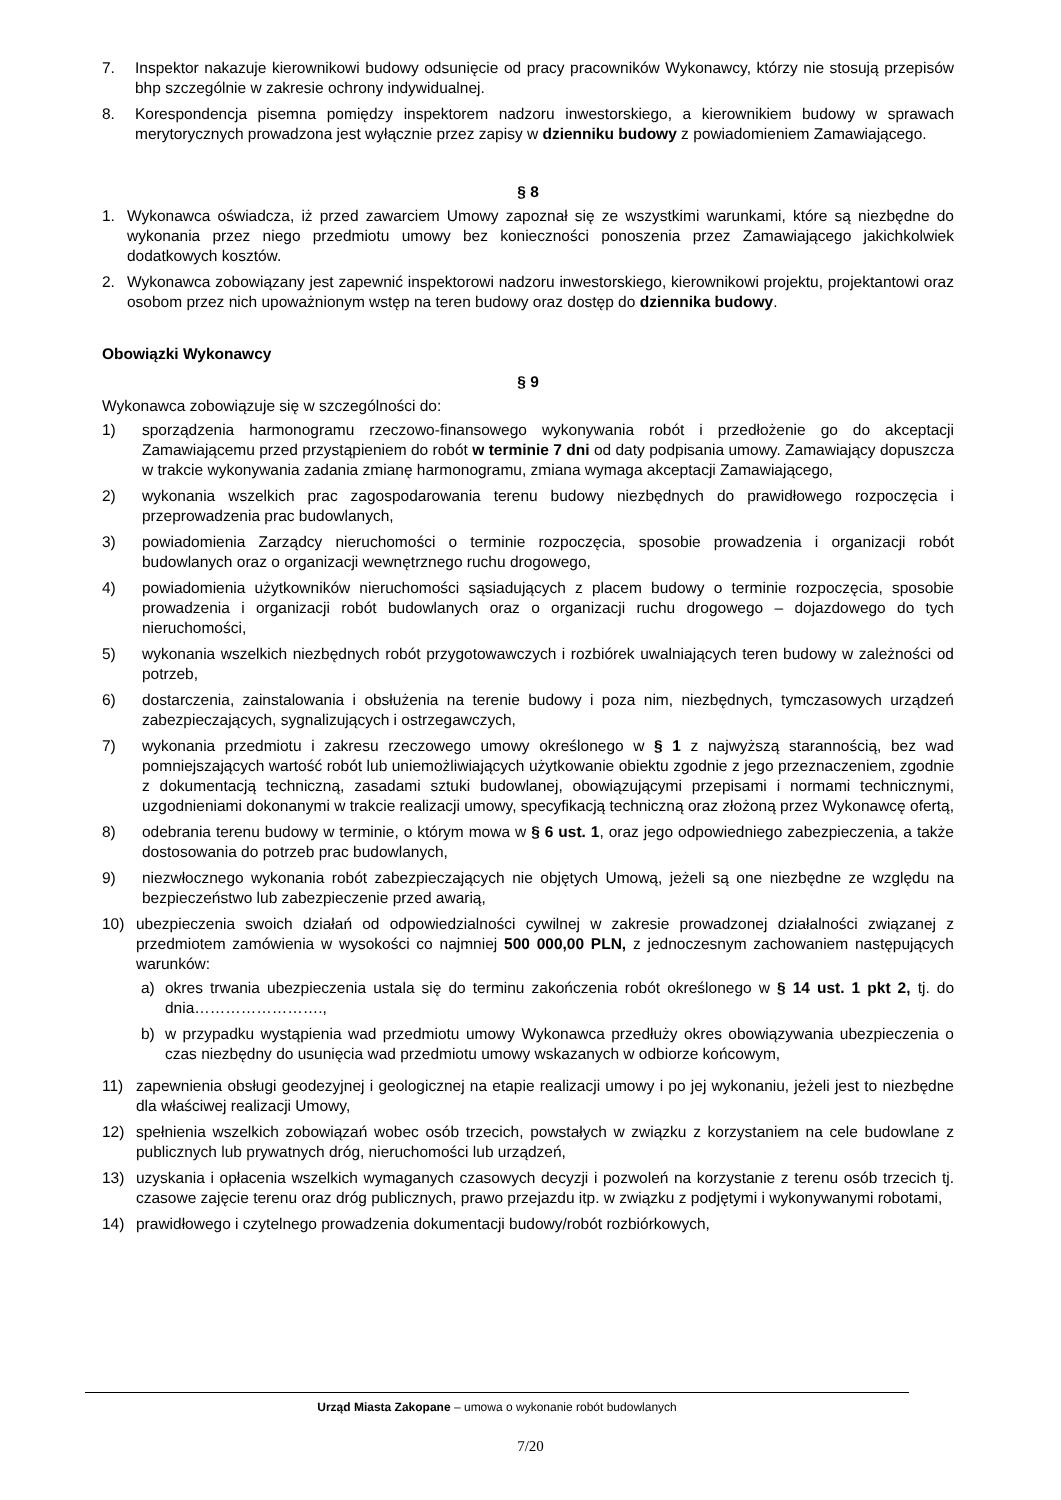7. Inspektor nakazuje kierownikowi budowy odsunięcie od pracy pracowników Wykonawcy, którzy nie stosują przepisów bhp szczególnie w zakresie ochrony indywidualnej.
8. Korespondencja pisemna pomiędzy inspektorem nadzoru inwestorskiego, a kierownikiem budowy w sprawach merytorycznych prowadzona jest wyłącznie przez zapisy w dzienniku budowy z powiadomieniem Zamawiającego.
§ 8
1. Wykonawca oświadcza, iż przed zawarciem Umowy zapoznał się ze wszystkimi warunkami, które są niezbędne do wykonania przez niego przedmiotu umowy bez konieczności ponoszenia przez Zamawiającego jakichkolwiek dodatkowych kosztów.
2. Wykonawca zobowiązany jest zapewnić inspektorowi nadzoru inwestorskiego, kierownikowi projektu, projektantowi oraz osobom przez nich upoważnionym wstęp na teren budowy oraz dostęp do dziennika budowy.
Obowiązki Wykonawcy
§ 9
Wykonawca zobowiązuje się w szczególności do:
1) sporządzenia harmonogramu rzeczowo-finansowego wykonywania robót i przedłożenie go do akceptacji Zamawiającemu przed przystąpieniem do robót w terminie 7 dni od daty podpisania umowy. Zamawiający dopuszcza w trakcie wykonywania zadania zmianę harmonogramu, zmiana wymaga akceptacji Zamawiającego,
2) wykonania wszelkich prac zagospodarowania terenu budowy niezbędnych do prawidłowego rozpoczęcia i przeprowadzenia prac budowlanych,
3) powiadomienia Zarządcy nieruchomości o terminie rozpoczęcia, sposobie prowadzenia i organizacji robót budowlanych oraz o organizacji wewnętrznego ruchu drogowego,
4) powiadomienia użytkowników nieruchomości sąsiadujących z placem budowy o terminie rozpoczęcia, sposobie prowadzenia i organizacji robót budowlanych oraz o organizacji ruchu drogowego – dojazdowego do tych nieruchomości,
5) wykonania wszelkich niezbędnych robót przygotowawczych i rozbiórek uwalniających teren budowy w zależności od potrzeb,
6) dostarczenia, zainstalowania i obsłużenia na terenie budowy i poza nim, niezbędnych, tymczasowych urządzeń zabezpieczających, sygnalizujących i ostrzegawczych,
7) wykonania przedmiotu i zakresu rzeczowego umowy określonego w § 1 z najwyższą starannością, bez wad pomniejszających wartość robót lub uniemożliwiających użytkowanie obiektu zgodnie z jego przeznaczeniem, zgodnie z dokumentacją techniczną, zasadami sztuki budowlanej, obowiązującymi przepisami i normami technicznymi, uzgodnieniami dokonanymi w trakcie realizacji umowy, specyfikacją techniczną oraz złożoną przez Wykonawcę ofertą,
8) odebrania terenu budowy w terminie, o którym mowa w § 6 ust. 1, oraz jego odpowiedniego zabezpieczenia, a także dostosowania do potrzeb prac budowlanych,
9) niezwłocznego wykonania robót zabezpieczających nie objętych Umową, jeżeli są one niezbędne ze względu na bezpieczeństwo lub zabezpieczenie przed awarią,
10) ubezpieczenia swoich działań od odpowiedzialności cywilnej w zakresie prowadzonej działalności związanej z przedmiotem zamówienia w wysokości co najmniej 500 000,00 PLN, z jednoczesnym zachowaniem następujących warunków:
a) okres trwania ubezpieczenia ustala się do terminu zakończenia robót określonego w § 14 ust. 1 pkt 2, tj. do dnia…………………….,
b) w przypadku wystąpienia wad przedmiotu umowy Wykonawca przedłuży okres obowiązywania ubezpieczenia o czas niezbędny do usunięcia wad przedmiotu umowy wskazanych w odbiorze końcowym,
11) zapewnienia obsługi geodezyjnej i geologicznej na etapie realizacji umowy i po jej wykonaniu, jeżeli jest to niezbędne dla właściwej realizacji Umowy,
12) spełnienia wszelkich zobowiązań wobec osób trzecich, powstałych w związku z korzystaniem na cele budowlane z publicznych lub prywatnych dróg, nieruchomości lub urządzeń,
13) uzyskania i opłacenia wszelkich wymaganych czasowych decyzji i pozwoleń na korzystanie z terenu osób trzecich tj. czasowe zajęcie terenu oraz dróg publicznych, prawo przejazdu itp. w związku z podjętymi i wykonywanymi robotami,
14) prawidłowego i czytelnego prowadzenia dokumentacji budowy/robót rozbiórkowych,
Urząd Miasta Zakopane – umowa o wykonanie robót budowlanych
7/20